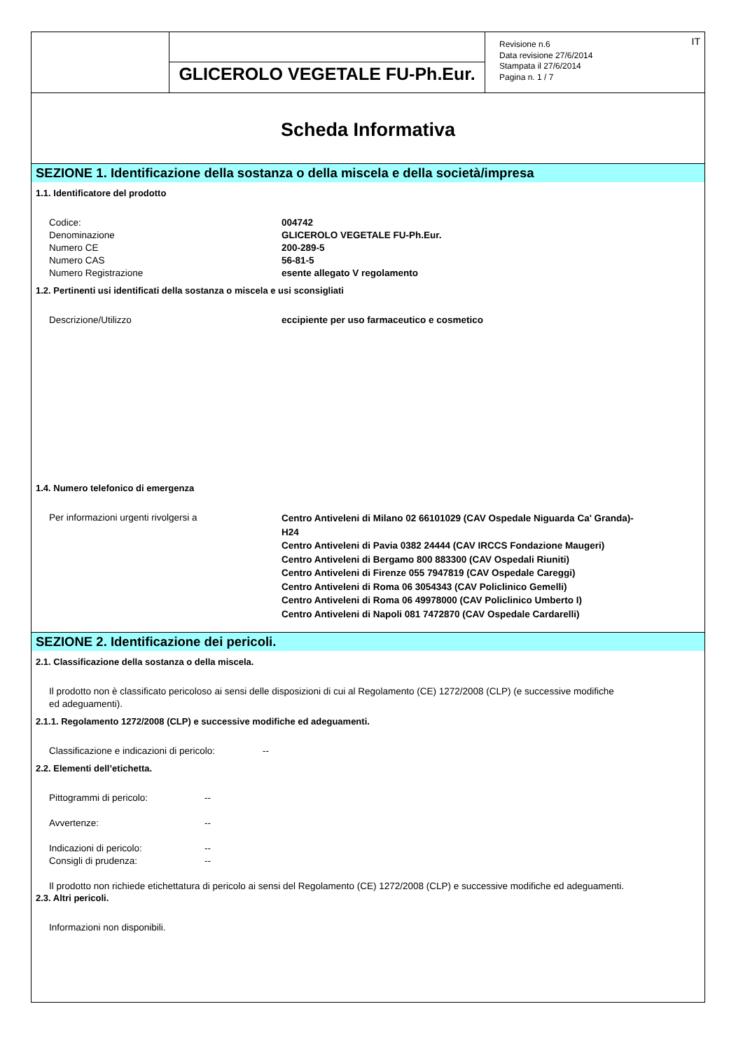GLICEROLO VEGETALE FU-Ph.Eur.
Revisione n.6
Data revisione 27/6/2014
Stampata il 27/6/2014
Pagina n. 1 / 7
IT
Scheda Informativa
SEZIONE 1. Identificazione della sostanza o della miscela e della società/impresa
1.1. Identificatore del prodotto
Codice: 004742
Denominazione GLICEROLO VEGETALE FU-Ph.Eur.
Numero CE 200-289-5
Numero CAS 56-81-5
Numero Registrazione esente allegato V regolamento
1.2. Pertinenti usi identificati della sostanza o miscela e usi sconsigliati
Descrizione/Utilizzo eccipiente per uso farmaceutico e cosmetico
1.4. Numero telefonico di emergenza
Per informazioni urgenti rivolgersi a
Centro Antiveleni di Milano 02 66101029 (CAV Ospedale Niguarda Ca' Granda)-H24
Centro Antiveleni di Pavia 0382 24444 (CAV IRCCS Fondazione Maugeri)
Centro Antiveleni di Bergamo 800 883300 (CAV Ospedali Riuniti)
Centro Antiveleni di Firenze 055 7947819 (CAV Ospedale Careggi)
Centro Antiveleni di Roma 06 3054343 (CAV Policlinico Gemelli)
Centro Antiveleni di Roma 06 49978000 (CAV Policlinico Umberto I)
Centro Antiveleni di Napoli 081 7472870 (CAV Ospedale Cardarelli)
SEZIONE 2. Identificazione dei pericoli.
2.1. Classificazione della sostanza o della miscela.
Il prodotto non è classificato pericoloso ai sensi delle disposizioni di cui al Regolamento (CE) 1272/2008 (CLP) (e successive modifiche
ed adeguamenti).
2.1.1. Regolamento 1272/2008 (CLP) e successive modifiche ed adeguamenti.
Classificazione e indicazioni di pericolo:
--
2.2. Elementi dell’etichetta.
Pittogrammi di pericolo: --
Avvertenze: --
Indicazioni di pericolo: --
Consigli di prudenza: --
Il prodotto non richiede etichettatura di pericolo ai sensi del Regolamento (CE) 1272/2008 (CLP) e successive modifiche ed adeguamenti.
2.3. Altri pericoli.
Informazioni non disponibili.